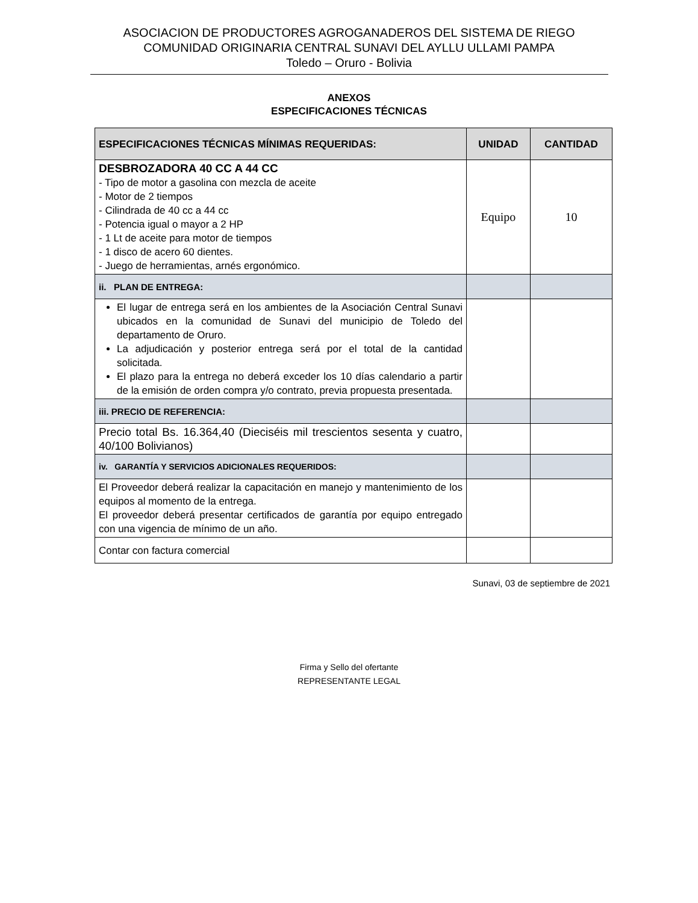ASOCIACION DE PRODUCTORES AGROGANADEROS DEL SISTEMA DE RIEGO
COMUNIDAD ORIGINARIA CENTRAL SUNAVI DEL AYLLU ULLAMI PAMPA
Toledo – Oruro - Bolivia
ANEXOS
ESPECIFICACIONES TÉCNICAS
| ESPECIFICACIONES TÉCNICAS MÍNIMAS REQUERIDAS: | UNIDAD | CANTIDAD |
| --- | --- | --- |
| DESBROZADORA 40 CC A 44 CC - Tipo de motor a gasolina con mezcla de aceite - Motor de 2 tiempos - Cilindrada de 40 cc a 44 cc - Potencia igual o mayor a 2 HP - 1 Lt de aceite para motor de tiempos - 1 disco de acero 60 dientes. - Juego de herramientas, arnés ergonómico. | Equipo | 10 |
| ii. PLAN DE ENTREGA: | | |
| El lugar de entrega será en los ambientes de la Asociación Central Sunavi ubicados en la comunidad de Sunavi del municipio de Toledo del departamento de Oruro. La adjudicación y posterior entrega será por el total de la cantidad solicitada. El plazo para la entrega no deberá exceder los 10 días calendario a partir de la emisión de orden compra y/o contrato, previa propuesta presentada. | | |
| iii. PRECIO DE REFERENCIA: | | |
| Precio total Bs. 16.364,40 (Dieciséis mil trescientos sesenta y cuatro, 40/100 Bolivianos) | | |
| iv. GARANTÍA Y SERVICIOS ADICIONALES REQUERIDOS: | | |
| El Proveedor deberá realizar la capacitación en manejo y mantenimiento de los equipos al momento de la entrega. El proveedor deberá presentar certificados de garantía por equipo entregado con una vigencia de mínimo de un año. | | |
| Contar con factura comercial | | |
Sunavi, 03 de septiembre de 2021
Firma y Sello del ofertante
REPRESENTANTE LEGAL